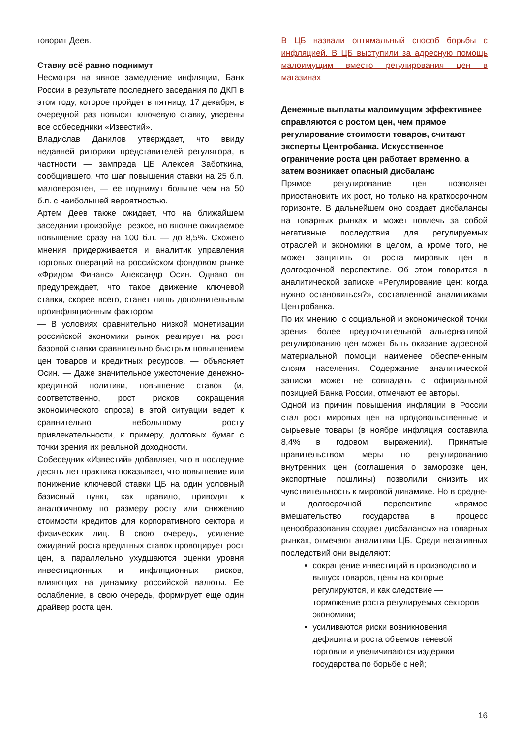говорит Деев.
Ставку всё равно поднимут
Несмотря на явное замедление инфляции, Банк России в результате последнего заседания по ДКП в этом году, которое пройдет в пятницу, 17 декабря, в очередной раз повысит ключевую ставку, уверены все собеседники «Известий».
Владислав Данилов утверждает, что ввиду недавней риторики представителей регулятора, в частности — зампреда ЦБ Алексея Заботкина, сообщившего, что шаг повышения ставки на 25 б.п. маловероятен, — ее поднимут больше чем на 50 б.п. с наибольшей вероятностью.
Артем Деев также ожидает, что на ближайшем заседании произойдет резкое, но вполне ожидаемое повышение сразу на 100 б.п. — до 8,5%. Схожего мнения придерживается и аналитик управления торговых операций на российском фондовом рынке «Фридом Финанс» Александр Осин. Однако он предупреждает, что такое движение ключевой ставки, скорее всего, станет лишь дополнительным проинфляционным фактором.
— В условиях сравнительно низкой монетизации российской экономики рынок реагирует на рост базовой ставки сравнительно быстрым повышением цен товаров и кредитных ресурсов, — объясняет Осин. — Даже значительное ужесточение денежно-кредитной политики, повышение ставок (и, соответственно, рост рисков сокращения экономического спроса) в этой ситуации ведет к сравнительно небольшому росту привлекательности, к примеру, долговых бумаг с точки зрения их реальной доходности.
Собеседник «Известий» добавляет, что в последние десять лет практика показывает, что повышение или понижение ключевой ставки ЦБ на один условный базисный пункт, как правило, приводит к аналогичному по размеру росту или снижению стоимости кредитов для корпоративного сектора и физических лиц. В свою очередь, усиление ожиданий роста кредитных ставок провоцирует рост цен, а параллельно ухудшаются оценки уровня инвестиционных и инфляционных рисков, влияющих на динамику российской валюты. Ее ослабление, в свою очередь, формирует еще один драйвер роста цен.
В ЦБ назвали оптимальный способ борьбы с инфляцией. В ЦБ выступили за адресную помощь малоимущим вместо регулирования цен в магазинах
Денежные выплаты малоимущим эффективнее справляются с ростом цен, чем прямое регулирование стоимости товаров, считают эксперты Центробанка. Искусственное ограничение роста цен работает временно, а затем возникает опасный дисбаланс
Прямое регулирование цен позволяет приостановить их рост, но только на краткосрочном горизонте. В дальнейшем оно создает дисбалансы на товарных рынках и может повлечь за собой негативные последствия для регулируемых отраслей и экономики в целом, а кроме того, не может защитить от роста мировых цен в долгосрочной перспективе. Об этом говорится в аналитической записке «Регулирование цен: когда нужно остановиться?», составленной аналитиками Центробанка.
По их мнению, с социальной и экономической точки зрения более предпочтительной альтернативой регулированию цен может быть оказание адресной материальной помощи наименее обеспеченным слоям населения. Содержание аналитической записки может не совпадать с официальной позицией Банка России, отмечают ее авторы.
Одной из причин повышения инфляции в России стал рост мировых цен на продовольственные и сырьевые товары (в ноябре инфляция составила 8,4% в годовом выражении). Принятые правительством меры по регулированию внутренних цен (соглашения о заморозке цен, экспортные пошлины) позволили снизить их чувствительность к мировой динамике. Но в средне- и долгосрочной перспективе «прямое вмешательство государства в процесс ценообразования создает дисбалансы» на товарных рынках, отмечают аналитики ЦБ. Среди негативных последствий они выделяют:
сокращение инвестиций в производство и выпуск товаров, цены на которые регулируются, и как следствие — торможение роста регулируемых секторов экономики;
усиливаются риски возникновения дефицита и роста объемов теневой торговли и увеличиваются издержки государства по борьбе с ней;
16